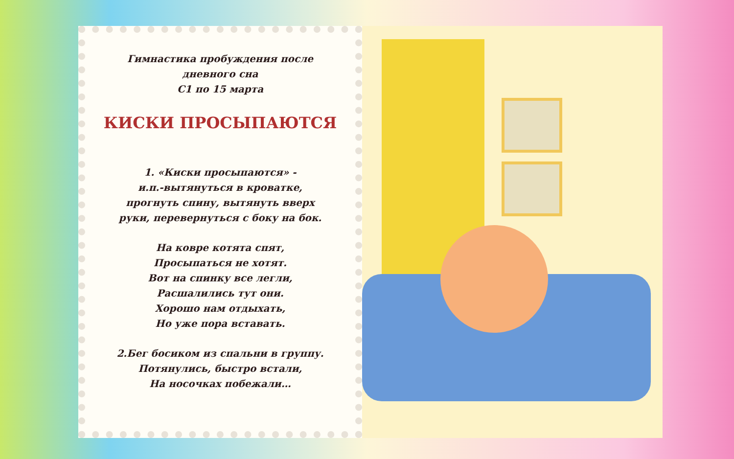Гимнастика пробуждения после
дневного сна
С1 по 15 марта
КИСКИ ПРОСЫПАЮТСЯ
1. «Киски просыпаются» -
и.п.-вытянуться в кроватке,
прогнуть спину, вытянуть вверх
руки, перевернуться с боку на бок.
На ковре котята спят,
Просыпаться не хотят.
Вот на спинку все легли,
Расшалились тут они.
Хорошо нам отдыхать,
Но уже пора вставать.
2.Бег босиком из спальни в группу.
Потянулись, быстро встали,
На носочках побежали…